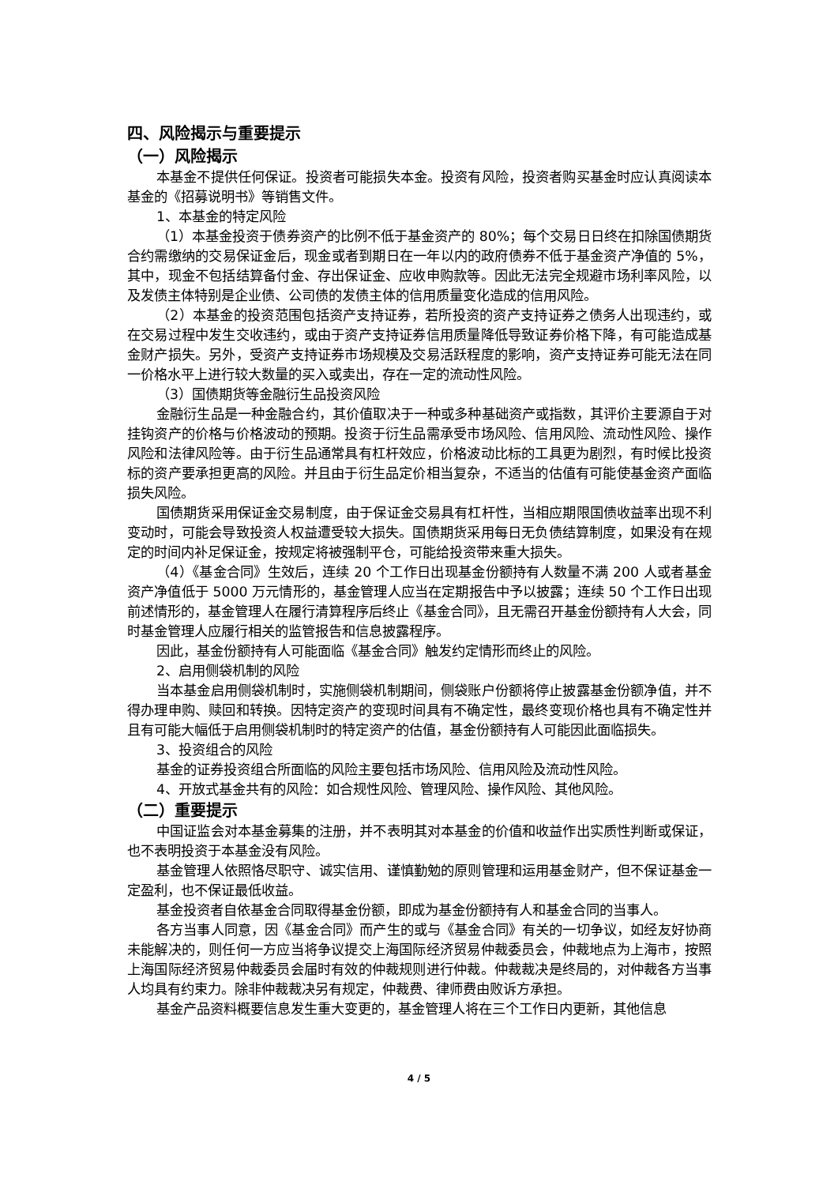四、风险揭示与重要提示
（一）风险揭示
本基金不提供任何保证。投资者可能损失本金。投资有风险，投资者购买基金时应认真阅读本基金的《招募说明书》等销售文件。
1、本基金的特定风险
（1）本基金投资于债券资产的比例不低于基金资产的 80%；每个交易日日终在扣除国债期货合约需缴纳的交易保证金后，现金或者到期日在一年以内的政府债券不低于基金资产净值的 5%，其中，现金不包括结算备付金、存出保证金、应收申购款等。因此无法完全规避市场利率风险，以及发债主体特别是企业债、公司债的发债主体的信用质量变化造成的信用风险。
（2）本基金的投资范围包括资产支持证券，若所投资的资产支持证券之债务人出现违约，或在交易过程中发生交收违约，或由于资产支持证券信用质量降低导致证券价格下降，有可能造成基金财产损失。另外，受资产支持证券市场规模及交易活跃程度的影响，资产支持证券可能无法在同一价格水平上进行较大数量的买入或卖出，存在一定的流动性风险。
（3）国债期货等金融衍生品投资风险
金融衍生品是一种金融合约，其价值取决于一种或多种基础资产或指数，其评价主要源自于对挂钩资产的价格与价格波动的预期。投资于衍生品需承受市场风险、信用风险、流动性风险、操作风险和法律风险等。由于衍生品通常具有杠杆效应，价格波动比标的工具更为剧烈，有时候比投资标的资产要承担更高的风险。并且由于衍生品定价相当复杂，不适当的估值有可能使基金资产面临损失风险。
国债期货采用保证金交易制度，由于保证金交易具有杠杆性，当相应期限国债收益率出现不利变动时，可能会导致投资人权益遭受较大损失。国债期货采用每日无负债结算制度，如果没有在规定的时间内补足保证金，按规定将被强制平仓，可能给投资带来重大损失。
（4）《基金合同》生效后，连续 20 个工作日出现基金份额持有人数量不满 200 人或者基金资产净值低于 5000 万元情形的，基金管理人应当在定期报告中予以披露；连续 50 个工作日出现前述情形的，基金管理人在履行清算程序后终止《基金合同》，且无需召开基金份额持有人大会，同时基金管理人应履行相关的监管报告和信息披露程序。
因此，基金份额持有人可能面临《基金合同》触发约定情形而终止的风险。
2、启用侧袋机制的风险
当本基金启用侧袋机制时，实施侧袋机制期间，侧袋账户份额将停止披露基金份额净值，并不得办理申购、赎回和转换。因特定资产的变现时间具有不确定性，最终变现价格也具有不确定性并且有可能大幅低于启用侧袋机制时的特定资产的估值，基金份额持有人可能因此面临损失。
3、投资组合的风险
基金的证券投资组合所面临的风险主要包括市场风险、信用风险及流动性风险。
4、开放式基金共有的风险：如合规性风险、管理风险、操作风险、其他风险。
（二）重要提示
中国证监会对本基金募集的注册，并不表明其对本基金的价值和收益作出实质性判断或保证，也不表明投资于本基金没有风险。
基金管理人依照恪尽职守、诚实信用、谨慎勤勉的原则管理和运用基金财产，但不保证基金一定盈利，也不保证最低收益。
基金投资者自依基金合同取得基金份额，即成为基金份额持有人和基金合同的当事人。
各方当事人同意，因《基金合同》而产生的或与《基金合同》有关的一切争议，如经友好协商未能解决的，则任何一方应当将争议提交上海国际经济贸易仲裁委员会，仲裁地点为上海市，按照上海国际经济贸易仲裁委员会届时有效的仲裁规则进行仲裁。仲裁裁决是终局的，对仲裁各方当事人均具有约束力。除非仲裁裁决另有规定，仲裁费、律师费由败诉方承担。
基金产品资料概要信息发生重大变更的，基金管理人将在三个工作日内更新，其他信息
4 / 5